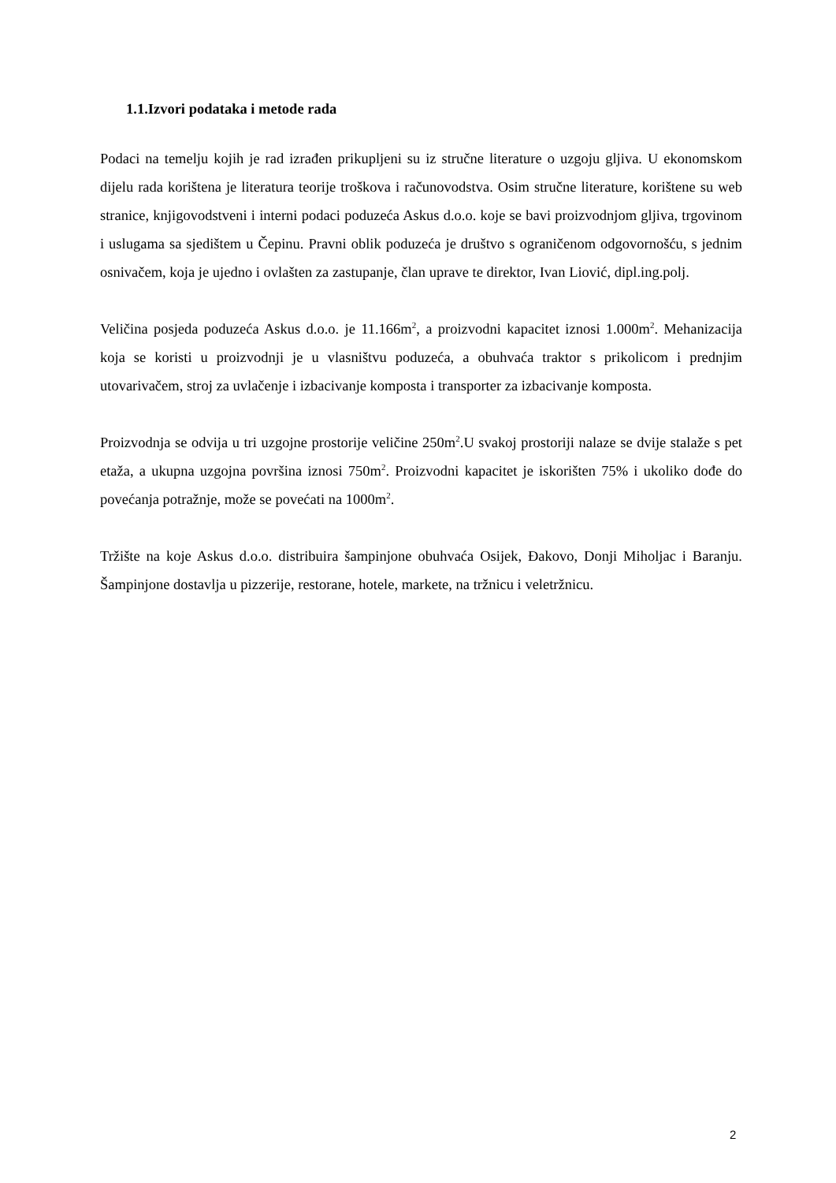1.1.Izvori podataka i metode rada
Podaci na temelju kojih je rad izrađen prikupljeni su iz stručne literature o uzgoju gljiva. U ekonomskom dijelu rada korištena je literatura teorije troškova i računovodstva. Osim stručne literature, korištene su web stranice, knjigovodstveni i interni podaci poduzeća Askus d.o.o. koje se bavi proizvodnjom gljiva, trgovinom i uslugama sa sjedištem u Čepinu. Pravni oblik poduzeća je društvo s ograničenom odgovornošću, s jednim osnivačem, koja je ujedno i ovlašten za zastupanje, član uprave te direktor, Ivan Liović, dipl.ing.polj.
Veličina posjeda poduzeća Askus d.o.o. je 11.166m<sup>2</sup>, a proizvodni kapacitet iznosi 1.000m<sup>2</sup>. Mehanizacija koja se koristi u proizvodnji je u vlasništvu poduzeća, a obuhvaća traktor s prikolicom i prednjim utovarivačem, stroj za uvlačenje i izbacivanje komposta i transporter za izbacivanje komposta.
Proizvodnja se odvija u tri uzgojne prostorije veličine 250m<sup>2</sup>.U svakoj prostoriji nalaze se dvije stalaže s pet etaža, a ukupna uzgojna površina iznosi 750m<sup>2</sup>. Proizvodni kapacitet je iskorišten 75% i ukoliko dođe do povećanja potražnje, može se povećati na 1000m<sup>2</sup>.
Tržište na koje Askus d.o.o. distribuira šampinjone obuhvaća Osijek, Đakovo, Donji Miholjac i Baranju. Šampinjone dostavlja u pizzerije, restorane, hotele, markete, na tržnicu i veletržnicu.
2